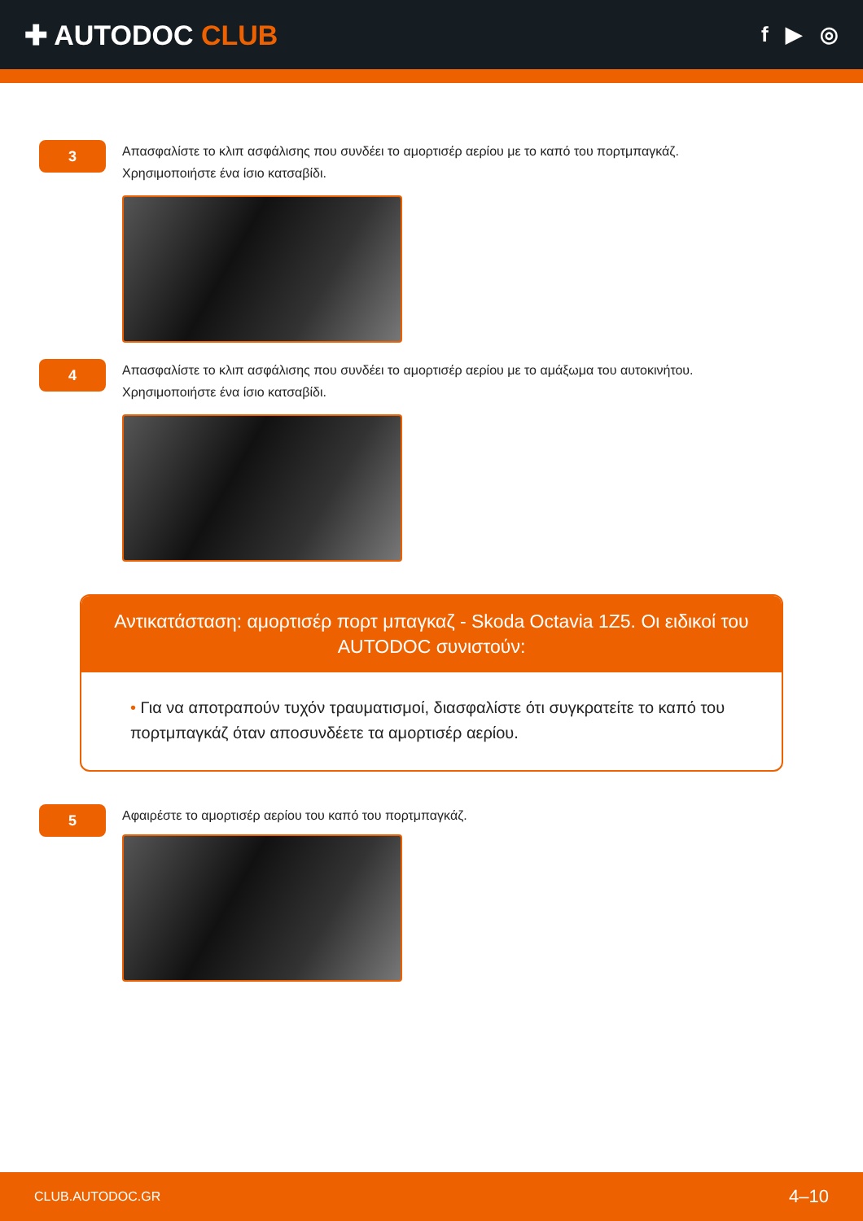✚ AUTODOC CLUB
f ▶ ◎
3
Απασφαλίστε το κλιπ ασφάλισης που συνδέει το αμορτισέρ αερίου με το καπό του πορτμπαγκάζ.
Χρησιμοποιήστε ένα ίσιο κατσαβίδι.
4
Απασφαλίστε το κλιπ ασφάλισης που συνδέει το αμορτισέρ αερίου με το αμάξωμα του αυτοκινήτου.
Χρησιμοποιήστε ένα ίσιο κατσαβίδι.
Αντικατάσταση: αμορτισέρ πορτ μπαγκαζ - Skoda Octavia 1Z5. Οι ειδικοί του AUTODOC συνιστούν:
• Για να αποτραπούν τυχόν τραυματισμοί, διασφαλίστε ότι συγκρατείτε το καπό του πορτμπαγκάζ όταν αποσυνδέετε τα αμορτισέρ αερίου.
5
Αφαιρέστε το αμορτισέρ αερίου του καπό του πορτμπαγκάζ.
CLUB.AUTODOC.GR 4–10